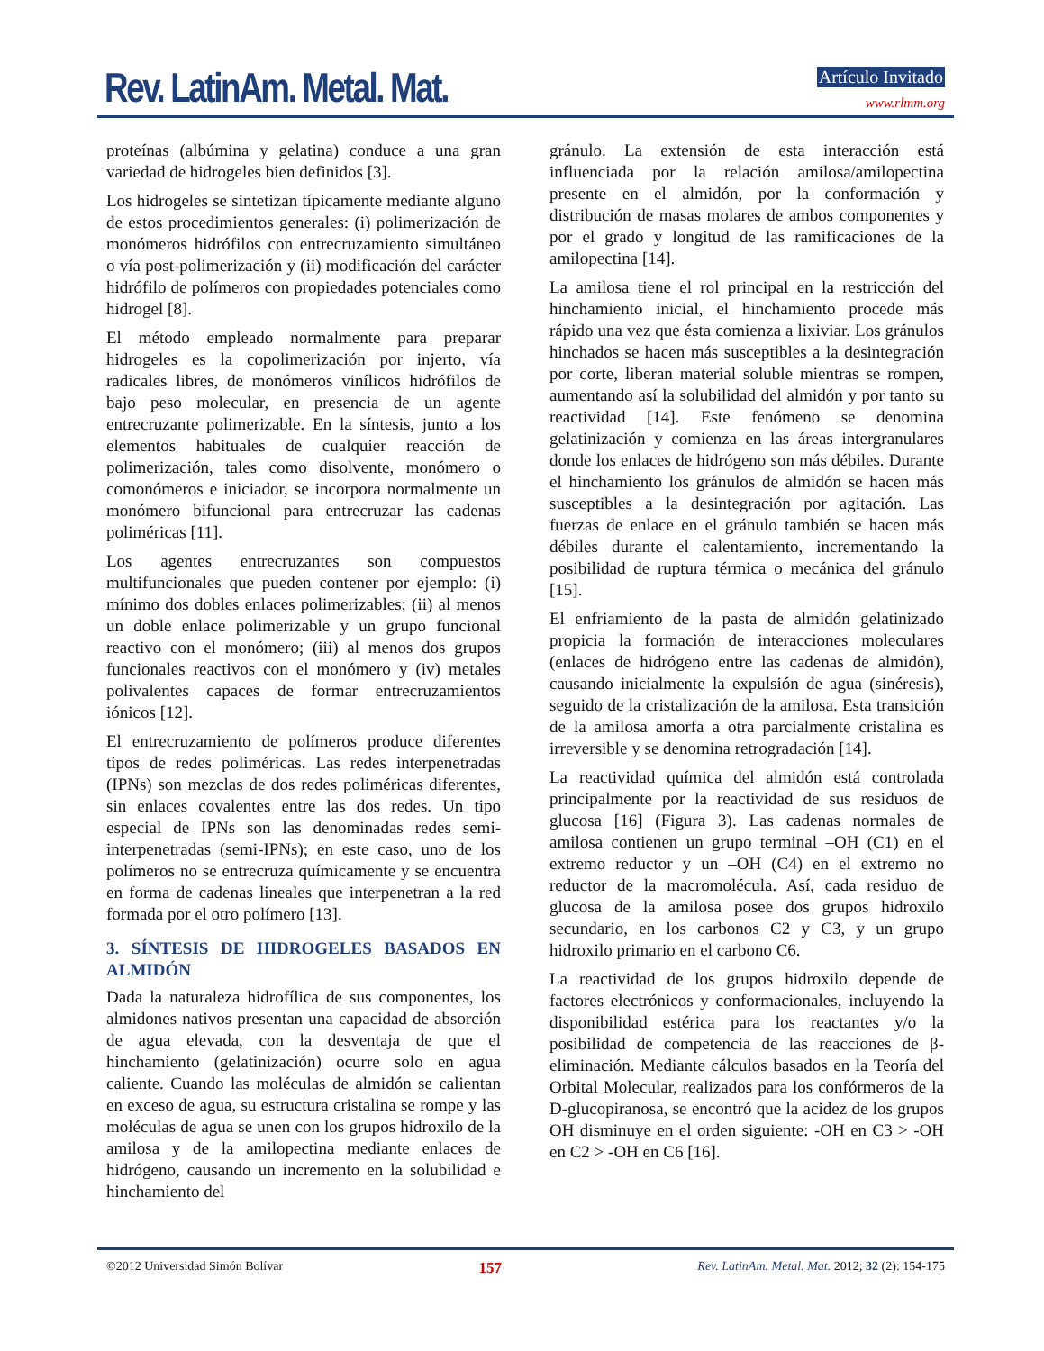Rev. LatinAm. Metal. Mat. Artículo Invitado
www.rlmm.org
proteínas (albúmina y gelatina) conduce a una gran variedad de hidrogeles bien definidos [3].
Los hidrogeles se sintetizan típicamente mediante alguno de estos procedimientos generales: (i) polimerización de monómeros hidrófilos con entrecruzamiento simultáneo o vía post-polimerización y (ii) modificación del carácter hidrófilo de polímeros con propiedades potenciales como hidrogel [8].
El método empleado normalmente para preparar hidrogeles es la copolimerización por injerto, vía radicales libres, de monómeros vinílicos hidrófilos de bajo peso molecular, en presencia de un agente entrecruzante polimerizable. En la síntesis, junto a los elementos habituales de cualquier reacción de polimerización, tales como disolvente, monómero o comonómeros e iniciador, se incorpora normalmente un monómero bifuncional para entrecruzar las cadenas poliméricas [11].
Los agentes entrecruzantes son compuestos multifuncionales que pueden contener por ejemplo: (i) mínimo dos dobles enlaces polimerizables; (ii) al menos un doble enlace polimerizable y un grupo funcional reactivo con el monómero; (iii) al menos dos grupos funcionales reactivos con el monómero y (iv) metales polivalentes capaces de formar entrecruzamientos iónicos [12].
El entrecruzamiento de polímeros produce diferentes tipos de redes poliméricas. Las redes interpenetradas (IPNs) son mezclas de dos redes poliméricas diferentes, sin enlaces covalentes entre las dos redes. Un tipo especial de IPNs son las denominadas redes semi-interpenetradas (semi-IPNs); en este caso, uno de los polímeros no se entrecruza químicamente y se encuentra en forma de cadenas lineales que interpenetran a la red formada por el otro polímero [13].
3. SÍNTESIS DE HIDROGELES BASADOS EN ALMIDÓN
Dada la naturaleza hidrofílica de sus componentes, los almidones nativos presentan una capacidad de absorción de agua elevada, con la desventaja de que el hinchamiento (gelatinización) ocurre solo en agua caliente. Cuando las moléculas de almidón se calientan en exceso de agua, su estructura cristalina se rompe y las moléculas de agua se unen con los grupos hidroxilo de la amilosa y de la amilopectina mediante enlaces de hidrógeno, causando un incremento en la solubilidad e hinchamiento del
gránulo. La extensión de esta interacción está influenciada por la relación amilosa/amilopectina presente en el almidón, por la conformación y distribución de masas molares de ambos componentes y por el grado y longitud de las ramificaciones de la amilopectina [14].
La amilosa tiene el rol principal en la restricción del hinchamiento inicial, el hinchamiento procede más rápido una vez que ésta comienza a lixiviar. Los gránulos hinchados se hacen más susceptibles a la desintegración por corte, liberan material soluble mientras se rompen, aumentando así la solubilidad del almidón y por tanto su reactividad [14]. Este fenómeno se denomina gelatinización y comienza en las áreas intergranulares donde los enlaces de hidrógeno son más débiles. Durante el hinchamiento los gránulos de almidón se hacen más susceptibles a la desintegración por agitación. Las fuerzas de enlace en el gránulo también se hacen más débiles durante el calentamiento, incrementando la posibilidad de ruptura térmica o mecánica del gránulo [15].
El enfriamiento de la pasta de almidón gelatinizado propicia la formación de interacciones moleculares (enlaces de hidrógeno entre las cadenas de almidón), causando inicialmente la expulsión de agua (sinéresis), seguido de la cristalización de la amilosa. Esta transición de la amilosa amorfa a otra parcialmente cristalina es irreversible y se denomina retrogradación [14].
La reactividad química del almidón está controlada principalmente por la reactividad de sus residuos de glucosa [16] (Figura 3). Las cadenas normales de amilosa contienen un grupo terminal –OH (C1) en el extremo reductor y un –OH (C4) en el extremo no reductor de la macromolécula. Así, cada residuo de glucosa de la amilosa posee dos grupos hidroxilo secundario, en los carbonos C2 y C3, y un grupo hidroxilo primario en el carbono C6.
La reactividad de los grupos hidroxilo depende de factores electrónicos y conformacionales, incluyendo la disponibilidad estérica para los reactantes y/o la posibilidad de competencia de las reacciones de β-eliminación. Mediante cálculos basados en la Teoría del Orbital Molecular, realizados para los confórmeros de la D-glucopiranosa, se encontró que la acidez de los grupos OH disminuye en el orden siguiente: -OH en C3 > -OH en C2 > -OH en C6 [16].
©2012 Universidad Simón Bolívar 157 Rev. LatinAm. Metal. Mat. 2012; 32 (2): 154-175